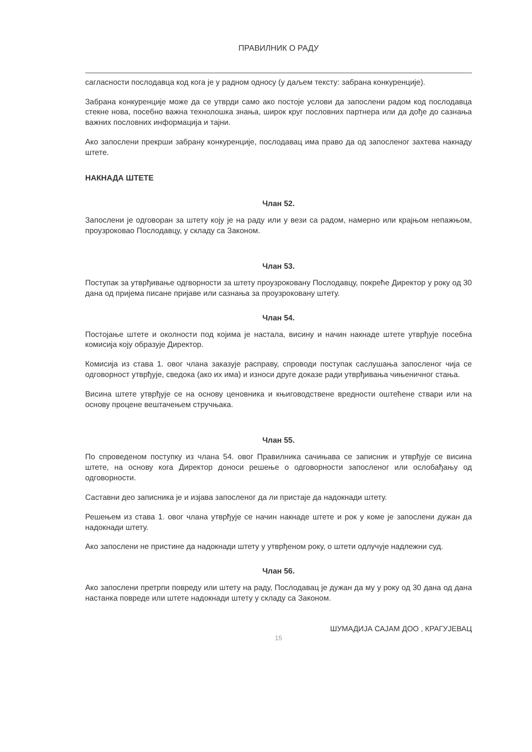ПРАВИЛНИК О РАДУ
сагласности послодавца код кога је у радном односу (у даљем тексту: забрана конкуренције).
Забрана конкуренције може да се утврди само ако постоје услови да запослени радом код послодавца стекне нова, посебно важна технолошка знања, широк круг пословних партнера или да дође до сазнања важних пословних информација и тајни.
Ако запослени прекрши забрану конкуренције, послодавац има право да од запосленог захтева накнаду штете.
НАКНАДА ШТЕТЕ
Члан 52.
Запослени је одговоран за штету коју је на раду или у вези са радом, намерно или крајњом непажњом, проузроковао Послодавцу, у складу са Законом.
Члан 53.
Поступак за утврђивање одгворности за штету проузроковану Послодавцу, покреће Директор у року од 30 дана од пријема писане пријаве или сазнања за проузроковану штету.
Члан 54.
Постојање штете и околности под којима је настала, висину и начин накнаде штете утврђује посебна комисија коју образује Директор.
Комисија из става 1. овог члана заказује расправу, спроводи поступак саслушања запосленог чија се одговорност утврђује, сведока (ако их има) и износи друге доказе ради утврђивања чињеничног стања.
Висина штете утврђује се на основу ценовника и књиговодствене вредности оштећене ствари или на основу процене вештачењем стручњака.
Члан 55.
По спроведеном поступку из члана 54. овог Правилника сачињава се записник и утврђује се висина штете, на основу кога Директор доноси решење о одговорности запосленог или ослобађању од одговорности.
Саставни део записника је и изјава запосленог да ли пристаје да надокнади штету.
Решењем из става 1. овог члана утврђује се начин накнаде штете и рок у коме је запослени дужан да надокнади штету.
Ако запослени не пристине да надокнади штету у утврђеном року, о штети одлучује надлежни суд.
Члан 56.
Ако запослени претрпи повреду или штету на раду, Послодавац је дужан да му у року од 30 дана од дана настанка повреде или штете надокнади штету у складу са Законом.
ШУМАДИЈА САЈАМ ДОО , КРАГУЈЕВАЦ
15